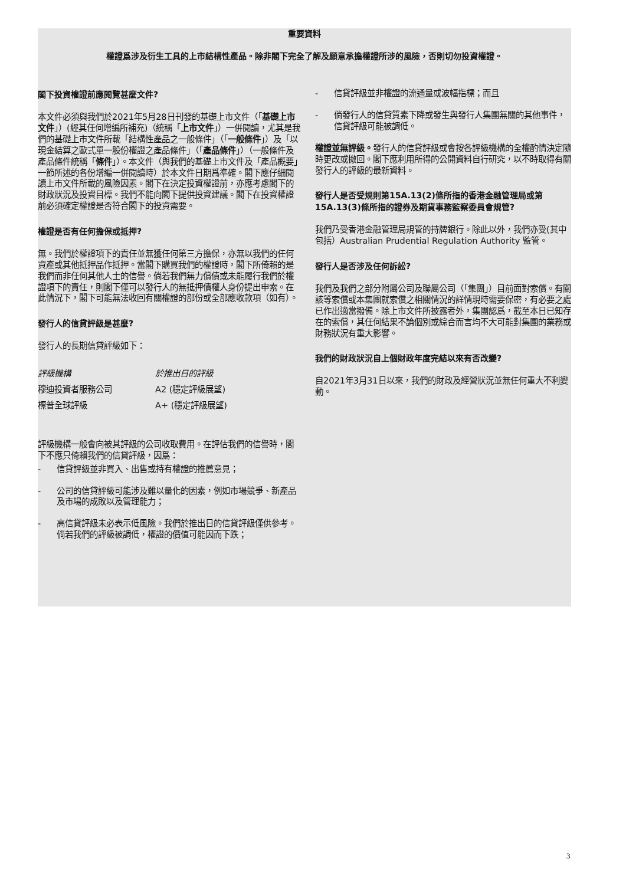重要資料
權證爲涉及衍生工具的上市結構性產品。除非閣下完全了解及願意承擔權證所涉的風險，否則切勿投資權證。
閣下投資權證前應閱覽甚麼文件?
本文件必須與我們於2021年5月28日刊發的基礎上市文件（「基礎上市文件」）(經其任何增編所補充)（統稱「上市文件」）一併閱讀，尤其是我們的基礎上市文件所載「結構性產品之一般條件」（「一般條件」）及「以現金結算之歐式單一股份權證之產品條件」（「產品條件」）（一般條件及產品條件統稱「條件」）。本文件（與我們的基礎上市文件及「產品概要」一節所述的各份增編一併閱讀時）於本文件日期爲準確。閣下應仔細閱讀上市文件所載的風險因素。閣下在決定投資權證前，亦應考慮閣下的財政狀況及投資目標。我們不能向閣下提供投資建議。閣下在投資權證前必須確定權證是否符合閣下的投資需要。
權證是否有任何擔保或抵押?
無。我們於權證項下的責任並無獲任何第三方擔保，亦無以我們的任何資產或其他抵押品作抵押。當閣下購買我們的權證時，閣下所倚賴的是我們而非任何其他人士的信譽。倘若我們無力償債或未能履行我們於權證項下的責任，則閣下僅可以發行人的無抵押債權人身份提出申索。在此情況下，閣下可能無法收回有關權證的部份或全部應收款項（如有）。
發行人的信貸評級是甚麼?
發行人的長期信貸評級如下：
| 評級機構 | 於推出日的評級 |
| 穆迪投資者服務公司 | A2 (穩定評級展望) |
| 標普全球評級 | A+ (穩定評級展望) |
評級機構一般會向被其評級的公司收取費用。在評估我們的信譽時，閣下不應只倚賴我們的信貸評級，因爲：
- 信貸評級並非買入、出售或持有權證的推薦意見；
- 公司的信貸評級可能涉及難以量化的因素，例如市場競爭、新產品及市場的成敗以及管理能力；
- 高信貸評級未必表示低風險。我們於推出日的信貸評級僅供參考。倘若我們的評級被調低，權證的價值可能因而下跌；
- 信貸評級並非權證的流通量或波幅指標；而且
- 倘發行人的信貸質素下降或發生與發行人集團無關的其他事件，信貸評級可能被調低。
權證並無評級。發行人的信貸評級或會按各評級機構的全權酌情決定隨時更改或撤回。閣下應利用所得的公開資料自行研究，以不時取得有關發行人的評級的最新資料。
發行人是否受規則第15A.13(2)條所指的香港金融管理局或第15A.13(3)條所指的證券及期貨事務監察委員會規管?
我們乃受香港金融管理局規管的持牌銀行。除此以外，我們亦受(其中包括）Australian Prudential Regulation Authority 監管。
發行人是否涉及任何訴訟?
我們及我們之部分附屬公司及聯屬公司（「集團」）目前面對索償。有關該等索償或本集團就索償之相關情況的詳情現時需要保密，有必要之處已作出適當撥備。除上市文件所披露者外，集團認爲，截至本日已知存在的索償，其任何結果不論個別或綜合而言均不大可能對集團的業務或財務狀況有重大影響。
我們的財政狀況自上個財政年度完結以來有否改變?
自2021年3月31日以來，我們的財政及經營狀況並無任何重大不利變動。
3